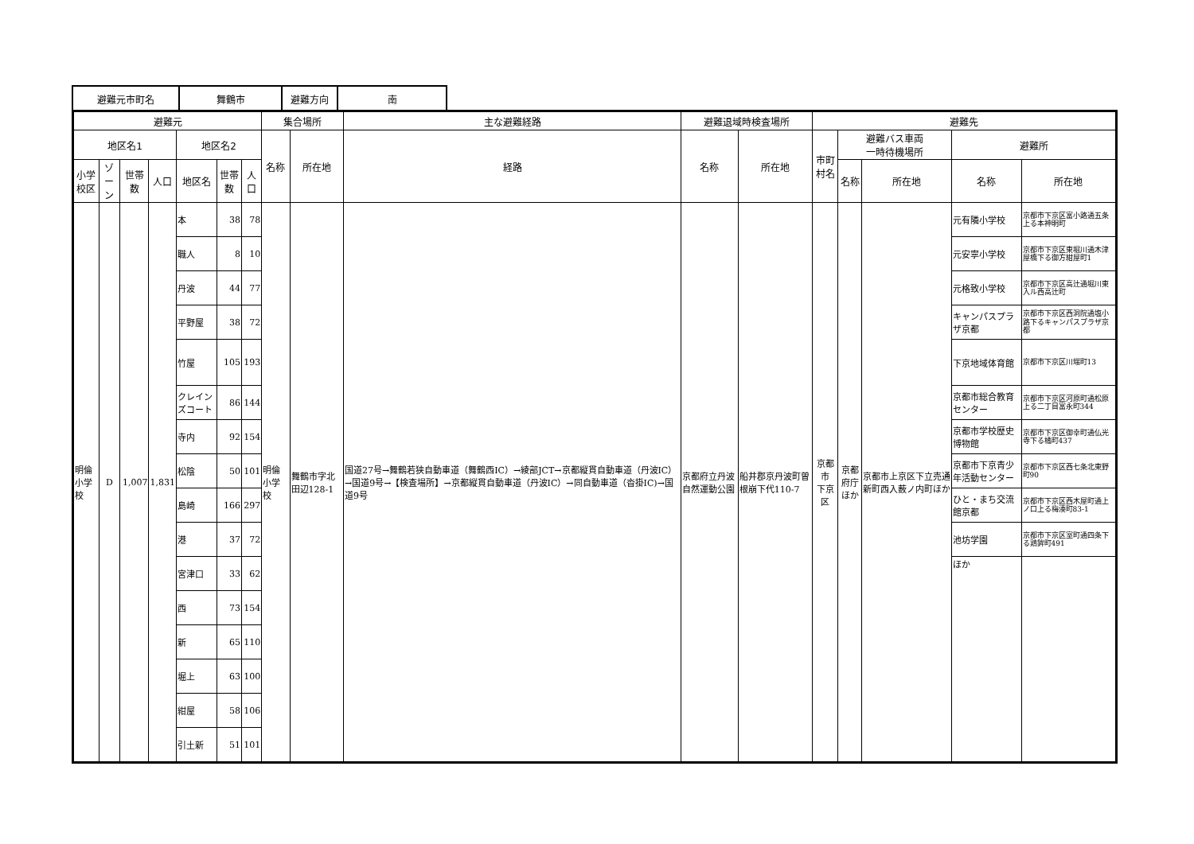| 避難元市町名 | 舞鶴市 | 避難方向 | 南 |
| 避難元 | | | | | | | 集合場所 | | 主な避難経路 | 避難退域時検査場所 | | 避難先 | | | | |
| --- | --- | --- | --- | --- | --- | --- | --- | --- | --- | --- | --- | --- | --- | --- | --- | --- |
| 地区名1 | | | | 地区名2 | | | 名称 | 所在地 | 経路 | 名称 | 所在地 | 市町村名 | 避難バス車両 一時待機場所 | | 避難所 | |
| 小学校区 | ゾーン | 世帯数 | 人口 | 地区名 | 世帯数 | 人口 | | | | | | | 名称 | 所在地 | 名称 | 所在地 |
| 明倫 小学校 | D | 1,007 | 1,831 | 本 | 38 | 78 | 明倫小学校 | 舞鶴市字北田辺128-1 | 国道27号→舞鶴若狭自動車道（舞鶴西IC）→綾部JCT→京都縦貫自動車道（丹波IC）→国道9号→【検査場所】→京都縦貫自動車道（丹波IC）→同自動車道（沓掛IC)→国道9号 | 京都府立丹波自然運動公園 | 船井郡京丹波町曽根崩下代110-7 | 京都市 下京区 | 京都府庁 ほか | 京都市上京区下立売通新町西入薮ノ内町ほか | 元有隣小学校 | 京都市下京区富小路通五条上る本神明町 |
| | | | | 職人 | 8 | 10 | | | | | | | | | 元安寧小学校 | 京都市下京区東堀川通木津屋橋下る御方紺屋町1 |
| | | | | 丹波 | 44 | 77 | | | | | | | | | 元格致小学校 | 京都市下京区高辻通堀川東入ル西高辻町 |
| | | | | 平野屋 | 38 | 72 | | | | | | | | | キャンパスプラザ京都 | 京都市下京区西洞院通塩小路下るキャンパスプラザ京都 |
| | | | | 竹屋 | 105 | 193 | | | | | | | | | 下京地域体育館 | 京都市下京区川端町13 |
| | | | | クレインズコート | 86 | 144 | | | | | | | | | 京都市総合教育センター | 京都市下京区河原町通松原上る二丁目富永町344 |
| | | | | 寺内 | 92 | 154 | | | | | | | | | 京都市学校歴史博物館 | 京都市下京区御幸町通仏光寺下る橘町437 |
| | | | | 松陰 | 50 | 101 | | | | | | | | | 京都市下京青少年活動センター | 京都市下京区西七条北東野町90 |
| | | | | 島崎 | 166 | 297 | | | | | | | | | ひと・まち交流館京都 | 京都市下京区西木屋町通上ノ口上る梅湊町83-1 |
| | | | | 港 | 37 | 72 | | | | | | | | | 池坊学園 | 京都市下京区室町通四条下る鶏鉾町491 |
| | | | | 宮津口 | 33 | 62 | | | | | | | | | ほか | |
| | | | | 西 | 73 | 154 | | | | | | | | | | |
| | | | | 新 | 65 | 110 | | | | | | | | | | |
| | | | | 堀上 | 63 | 100 | | | | | | | | | | |
| | | | | 紺屋 | 58 | 106 | | | | | | | | | | |
| | | | | 引土新 | 51 | 101 | | | | | | | | | | |